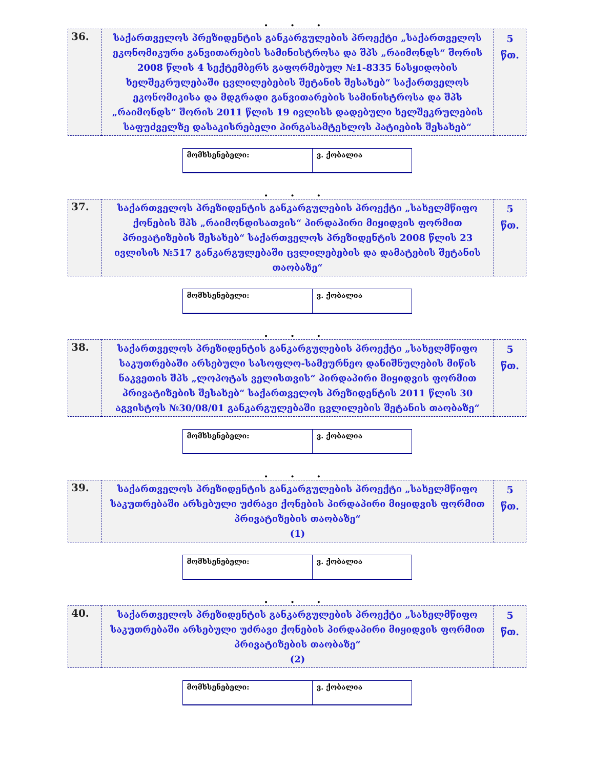. . .
| 36. | საქართველოს პრეზიდენტის განკარგულების პროექტი „საქართველოს ეკონომიკური განვითარების სამინისტროსა და შპს „რაიმონდს“ შორის 2008 წლის 4 სექტემბერს გაფორმებულ №1-8335 ნასყიდობის ხელშეკრულებაში ცვლილებების შეტანის შესახებ“ საქართველოს ეკონომიკისა და მდგრადი განვითარების სამინისტროსა და შპს „რაიმონდს“ შორის 2011 წლის 19 ივლისს დადებული ხელშეკრულების საფუძველზე დასაკისრებელი პირგასამტეხლოს პატიების შესახებ“ | 5 წთ. |
| მომხსენებელი: | ვ. ქობალია |
. . .
| 37. | საქართველოს პრეზიდენტის განკარგულების პროექტი „სახელმწიფო ქონების შპს „რაიმონდისათვის“ პირდაპირი მიყიდვის ფორმით პრივატიზების შესახებ“ საქართველოს პრეზიდენტის 2008 წლის 23 ივლისის №517 განკარგულებაში ცვლილებების და დამატების შეტანის თაობაზე“ | 5 წთ. |
| მომხსენებელი: | ვ. ქობალია |
. . .
| 38. | საქართველოს პრეზიდენტის განკარგულების პროექტი „სახელმწიფო საკუთრებაში არსებული სასოფლო-სამეურნეო დანიშნულების მიწის ნაკვეთის შპს „ლოპოტას ველისთვის“ პირდაპირი მიყიდვის ფორმით პრივატიზების შესახებ“ საქართველოს პრეზიდენტის 2011 წლის 30 აგვისტოს №30/08/01 განკარგულებაში ცვლილების შეტანის თაობაზე“ | 5 წთ. |
| მომხსენებელი: | ვ. ქობალია |
. . .
| 39. | საქართველოს პრეზიდენტის განკარგულების პროექტი „სახელმწიფო საკუთრებაში არსებული უძრავი ქონების პირდაპირი მიყიდვის ფორმით პრივატიზების თაობაზე“ (1) | 5 წთ. |
| მომხსენებელი: | ვ. ქობალია |
. . .
| 40. | საქართველოს პრეზიდენტის განკარგულების პროექტი „სახელმწიფო საკუთრებაში არსებული უძრავი ქონების პირდაპირი მიყიდვის ფორმით პრივატიზების თაობაზე“ (2) | 5 წთ. |
| მომხსენებელი: | ვ. ქობალია |